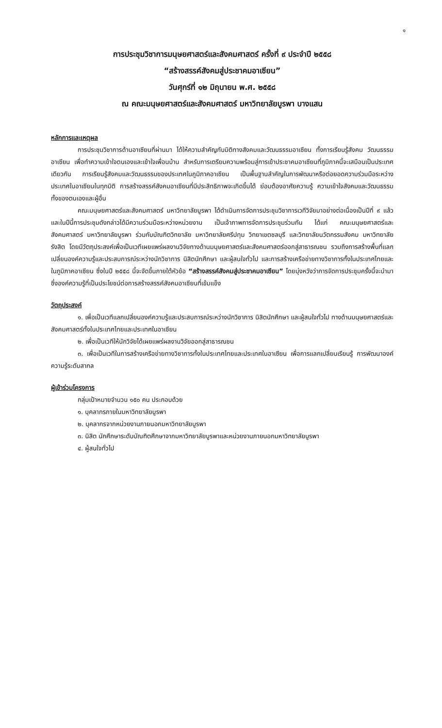๑
การประชุมวิชาการมนุษยศาสตร์และสังคมศาสตร์ ครั้งที่ ๙ ประจำปี ๒๕๕๘
“สร้างสรรค์สังคมสู่ประชาคมอาเซียน”
วันศุกร์ที่ ๑๒ มิถุนายน พ.ศ. ๒๕๕๘
ณ คณะมนุษยศาสตร์และสังคมศาสตร์ มหาวิทยาลัยบูรพา บางแสน
หลักการและเหตุผล
การประชุมวิชาการด้านอาเซียนที่ผ่านมา ได้ให้ความสำคัญกับมิติทางสังคมและวัฒนธรรมอาเซียน ทั้งการเรียนรู้สังคม วัฒนธรรมอาเซียน เพื่อทำความเข้าใจตนเองและเข้าใจเพื่อนบ้าน สำหรับการเตรียมความพร้อมสู่การเข้าประชาคมอาเซียนที่ภูมิภาคนี้จะเสมือนเป็นประเทศเดียวกัน การเรียนรู้สังคมและวัฒนธรรมของประเทศในภูมิภาคอาเซียน เป็นพื้นฐานสำคัญในการพัฒนาหรือต่อยอดความร่วมมือระหว่างประเทศในอาเซียนในทุกมิติ การสร้างสรรค์สังคมอาเซียนที่มีประสิทธิภาพจะเกิดขึ้นได้ ย่อมต้องอาศัยความรู้ ความเข้าใจสังคมและวัฒนธรรมทั้งของตนเองและผู้อื่น
คณะมนุษยศาสตร์และสังคมศาสตร์ มหาวิทยาลัยบูรพา ได้ดำเนินการจัดการประชุมวิชาการเวทีวิจัยมาอย่างต่อเนื่องเป็นปีที่ ๙ แล้ว และในปีนี้การประชุมดังกล่าวได้มีความร่วมมือระหว่างหน่วยงาน เป็นเจ้าภาพการจัดการประชุมร่วมกัน ได้แก่ คณะมนุษยศาสตร์และสังคมศาสตร์ มหาวิทยาลัยบูรพา ร่วมกับบัณฑิตวิทยาลัย มหาวิทยาลัยศรีปทุม วิทยาเขตชลบุรี และวิทยาลัยนวัตกรรมสังคม มหาวิทยาลัยรังสิต โดยมีวัตถุประสงค์เพื่อเป็นเวทีเผยแพร่ผลงานวิจัยทางด้านมนุษยศาสตร์และสังคมศาสตร์ออกสู่สาธารณชน รวมถึงการสร้างพื้นที่แลกเปลี่ยนองค์ความรู้และประสบการณ์ระหว่างนักวิชาการ นิสิตนักศึกษา และผู้สนใจทั่วไป และการสร้างเครือข่ายทางวิชาการทั้งในประเทศไทยและในภูมิภาคอาเซียน ซึ่งในปี ๒๕๕๘ นี้จะจัดขึ้นภายใต้หัวข้อ “สร้างสรรค์สังคมสู่ประชาคมอาเซียน” โดยมุ่งหวังว่าการจัดการประชุมครั้งนี้จะนำมาซึ่งองค์ความรู้ที่เป็นประโยชน์ต่อการสร้างสรรค์สังคมอาเซียนที่เข้มแข็ง
วัตถุประสงค์
๑. เพื่อเป็นเวทีแลกเปลี่ยนองค์ความรู้และประสบการณ์ระหว่างนักวิชาการ นิสิตนักศึกษา และผู้สนใจทั่วไป ทางด้านมนุษยศาสตร์และสังคมศาสตร์ทั้งในประเทศไทยและประเทศในอาเซียน
๒. เพื่อเป็นเวทีให้นักวิจัยได้เผยแพร่ผลงานวิจัยออกสู่สาธารณชน
๓. เพื่อเป็นเวทีในการสร้างเครือข่ายทางวิชาการทั้งในประเทศไทยและประเทศในอาเซียน เพื่อการแลกเปลี่ยนเรียนรู้ การพัฒนาองค์ความรู้ระดับสากล
ผู้เข้าร่วมโครงการ
กลุ่มเป้าหมายจำนวน ๑๕๐ คน ประกอบด้วย
๑. บุคลากรภายในมหาวิทยาลัยบูรพา
๒. บุคลากรจากหน่วยงานภายนอกมหาวิทยาลัยบูรพา
๓. นิสิต นักศึกษาระดับบัณฑิตศึกษาจากมหาวิทยาลัยบูรพาและหน่วยงานภายนอกมหาวิทยาลัยบูรพา
๔. ผู้สนใจทั่วไป